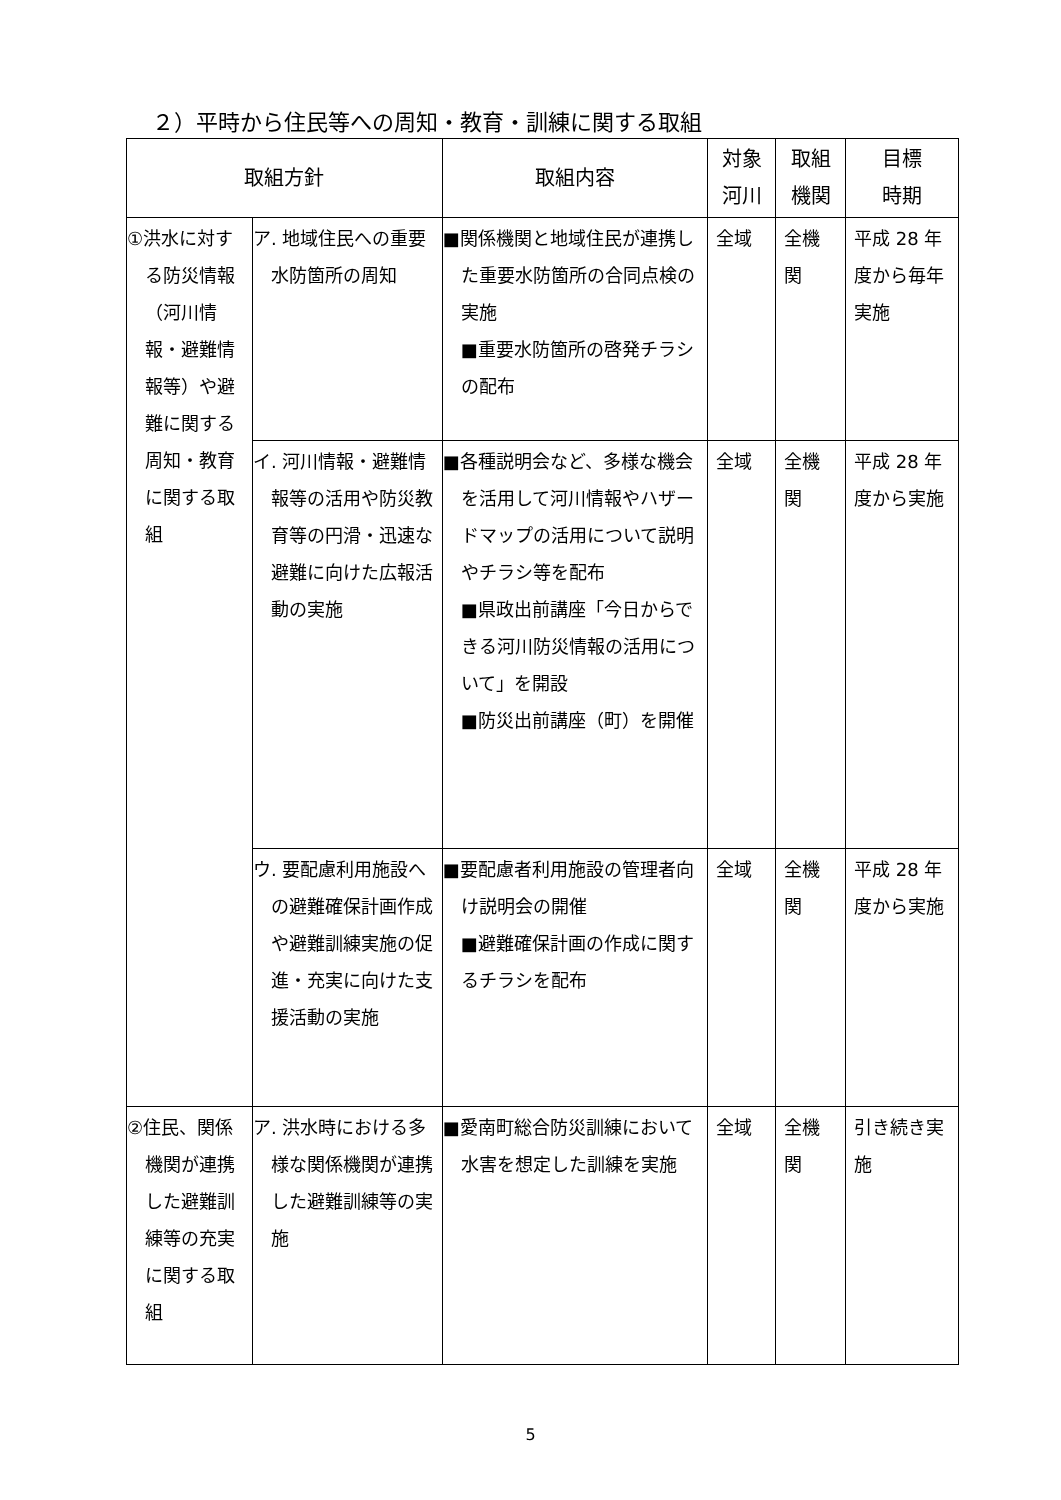２）平時から住民等への周知・教育・訓練に関する取組
| 取組方針 | | 取組内容 | 対象 河川 | 取組 機関 | 目標 時期 |
| --- | --- | --- | --- | --- | --- |
| ①洪水に対する防災情報（河川情報・避難情報等）や避難に関する周知・教育に関する取組 | ア. 地域住民への重要水防箇所の周知 | ■関係機関と地域住民が連携した重要水防箇所の合同点検の実施 ■重要水防箇所の啓発チラシの配布 | 全域 | 全機関 | 平成 28 年度から毎年実施 |
| | イ. 河川情報・避難情報等の活用や防災教育等の円滑・迅速な避難に向けた広報活動の実施 | ■各種説明会など、多様な機会を活用して河川情報やハザードマップの活用について説明やチラシ等を配布 ■県政出前講座「今日からできる河川防災情報の活用について」を開設 ■防災出前講座（町）を開催 | 全域 | 全機関 | 平成 28 年度から実施 |
| | ウ. 要配慮利用施設への避難確保計画作成や避難訓練実施の促進・充実に向けた支援活動の実施 | ■要配慮者利用施設の管理者向け説明会の開催 ■避難確保計画の作成に関するチラシを配布 | 全域 | 全機関 | 平成 28 年度から実施 |
| ②住民、関係機関が連携した避難訓練等の充実に関する取組 | ア. 洪水時における多様な関係機関が連携した避難訓練等の実施 | ■愛南町総合防災訓練において水害を想定した訓練を実施 | 全域 | 全機関 | 引き続き実施 |
5